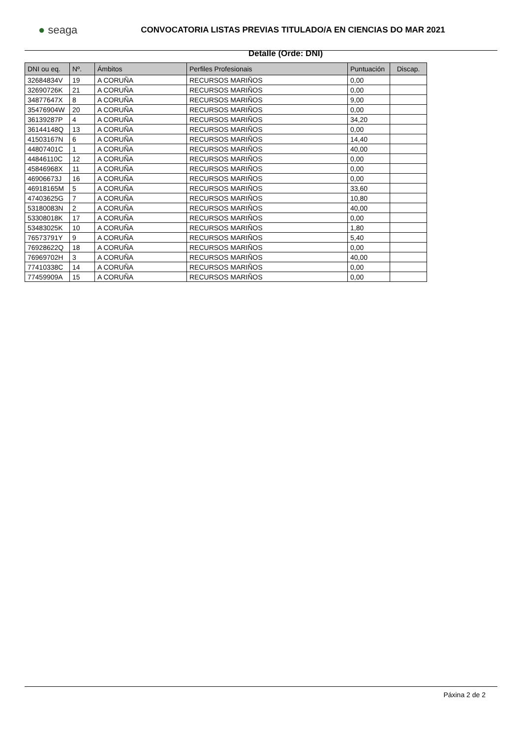● seaga
CONVOCATORIA LISTAS PREVIAS TITULADO/A EN CIENCIAS DO MAR 2021
Detalle (Orde: DNI)
| DNI ou eq. | Nº. | Ámbitos | Perfiles Profesionais | Puntuación | Discap. |
| --- | --- | --- | --- | --- | --- |
| 32684834V | 19 | A CORUÑA | RECURSOS MARIÑOS | 0,00 | |
| 32690726K | 21 | A CORUÑA | RECURSOS MARIÑOS | 0,00 | |
| 34877647X | 8 | A CORUÑA | RECURSOS MARIÑOS | 9,00 | |
| 35476904W | 20 | A CORUÑA | RECURSOS MARIÑOS | 0,00 | |
| 36139287P | 4 | A CORUÑA | RECURSOS MARIÑOS | 34,20 | |
| 36144148Q | 13 | A CORUÑA | RECURSOS MARIÑOS | 0,00 | |
| 41503167N | 6 | A CORUÑA | RECURSOS MARIÑOS | 14,40 | |
| 44807401C | 1 | A CORUÑA | RECURSOS MARIÑOS | 40,00 | |
| 44846110C | 12 | A CORUÑA | RECURSOS MARIÑOS | 0,00 | |
| 45846968X | 11 | A CORUÑA | RECURSOS MARIÑOS | 0,00 | |
| 46906673J | 16 | A CORUÑA | RECURSOS MARIÑOS | 0,00 | |
| 46918165M | 5 | A CORUÑA | RECURSOS MARIÑOS | 33,60 | |
| 47403625G | 7 | A CORUÑA | RECURSOS MARIÑOS | 10,80 | |
| 53180083N | 2 | A CORUÑA | RECURSOS MARIÑOS | 40,00 | |
| 53308018K | 17 | A CORUÑA | RECURSOS MARIÑOS | 0,00 | |
| 53483025K | 10 | A CORUÑA | RECURSOS MARIÑOS | 1,80 | |
| 76573791Y | 9 | A CORUÑA | RECURSOS MARIÑOS | 5,40 | |
| 76928622Q | 18 | A CORUÑA | RECURSOS MARIÑOS | 0,00 | |
| 76969702H | 3 | A CORUÑA | RECURSOS MARIÑOS | 40,00 | |
| 77410338C | 14 | A CORUÑA | RECURSOS MARIÑOS | 0,00 | |
| 77459909A | 15 | A CORUÑA | RECURSOS MARIÑOS | 0,00 | |
Páxina 2 de 2